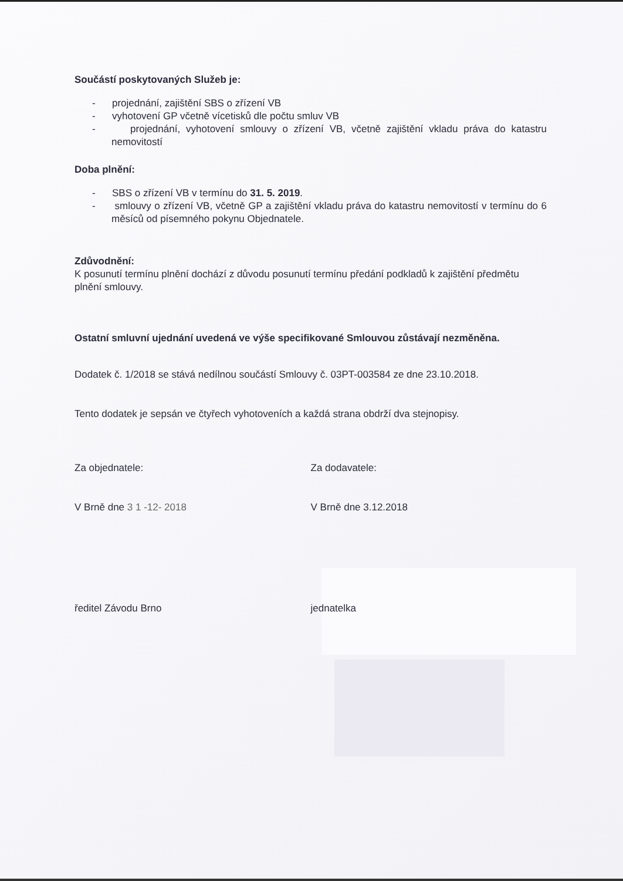Součástí poskytovaných Služeb je:
- projednání, zajištění SBS o zřízení VB
- vyhotovení GP včetně vícetisků dle počtu smluv VB
- projednání, vyhotovení smlouvy o zřízení VB, včetně zajištění vkladu práva do katastru nemovitostí
Doba plnění:
- SBS o zřízení VB v termínu do 31. 5. 2019.
- smlouvy o zřízení VB, včetně GP a zajištění vkladu práva do katastru nemovitostí v termínu do 6 měsíců od písemného pokynu Objednatele.
Zdůvodnění:
K posunutí termínu plnění dochází z důvodu posunutí termínu předání podkladů k zajištění předmětu plnění smlouvy.
Ostatní smluvní ujednání uvedená ve výše specifikované Smlouvou zůstávají nezměněna.
Dodatek č. 1/2018 se stává nedílnou součástí Smlouvy č. 03PT-003584 ze dne 23.10.2018.
Tento dodatek je sepsán ve čtyřech vyhotoveních a každá strana obdrží dva stejnopisy.
Za objednatele:
V Brně dne 3 1 -12- 2018
ředitel Závodu Brno
Za dodavatele:
V Brně dne 3.12.2018
jednatelka